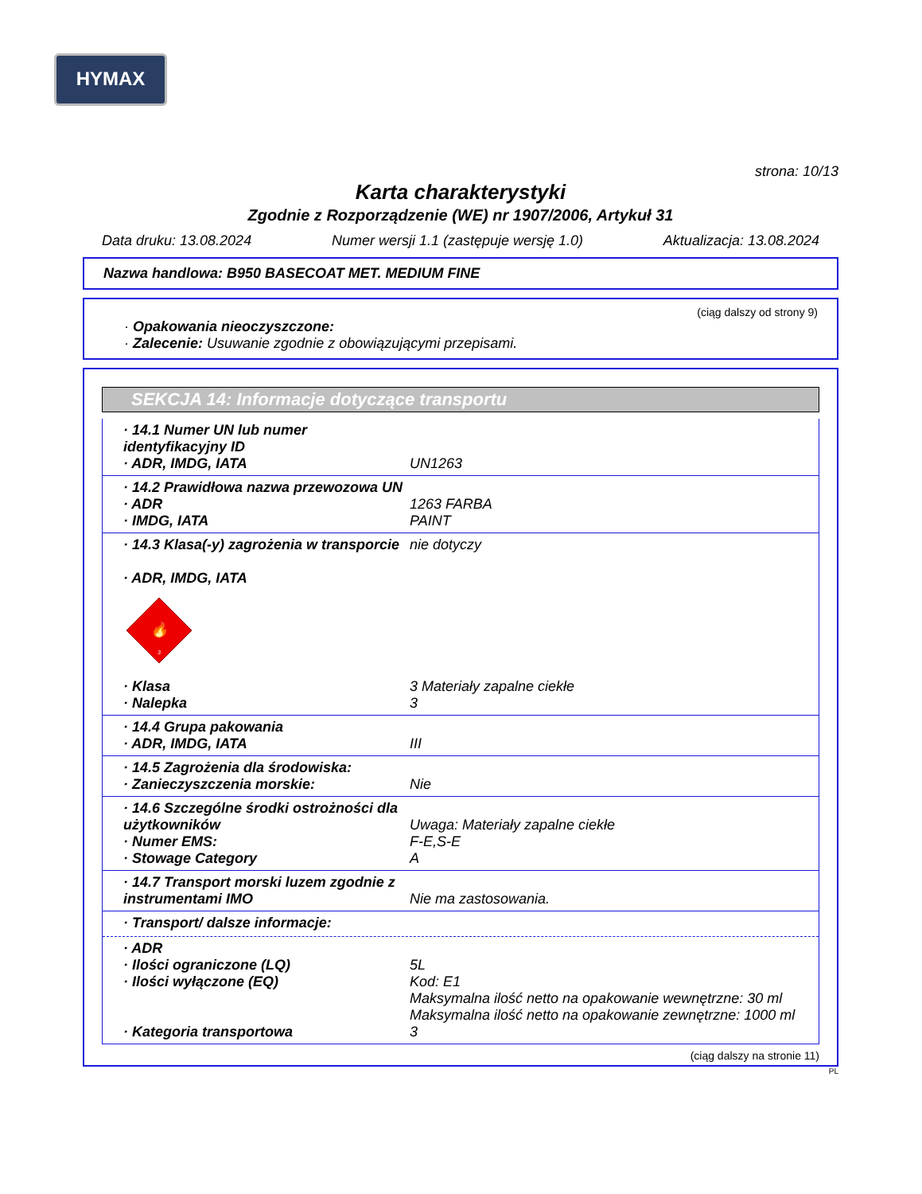HYMAX
strona: 10/13
Karta charakterystyki
Zgodnie z Rozporządzenie (WE) nr 1907/2006, Artykuł 31
Data druku: 13.08.2024 Numer wersji 1.1 (zastępuje wersję 1.0) Aktualizacja: 13.08.2024
Nazwa handlowa: B950 BASECOAT MET. MEDIUM FINE
(ciąg dalszy od strony 9)
· Opakowania nieoczyszczone:
· Zalecenie: Usuwanie zgodnie z obowiązującymi przepisami.
SEKCJA 14: Informacje dotyczące transportu
· 14.1 Numer UN lub numer identyfikacyjny ID
· ADR, IMDG, IATA UN1263
· 14.2 Prawidłowa nazwa przewozowa UN
· ADR 1263 FARBA
· IMDG, IATA PAINT
· 14.3 Klasa(-y) zagrożenia w transporcie nie dotyczy
· ADR, IMDG, IATA
🔥
3
· Klasa 3 Materiały zapalne ciekłe
· Nalepka 3
· 14.4 Grupa pakowania
· ADR, IMDG, IATA III
· 14.5 Zagrożenia dla środowiska:
· Zanieczyszczenia morskie: Nie
· 14.6 Szczególne środki ostrożności dla użytkowników Uwaga: Materiały zapalne ciekłe
· Numer EMS: F-E,S-E
· Stowage Category A
· 14.7 Transport morski luzem zgodnie z instrumentami IMO Nie ma zastosowania.
· Transport/ dalsze informacje:
· ADR
· Ilości ograniczone (LQ) 5L
· Ilości wyłączone (EQ) Kod: E1
Maksymalna ilość netto na opakowanie wewnętrzne: 30 ml
Maksymalna ilość netto na opakowanie zewnętrzne: 1000 ml
· Kategoria transportowa 3
(ciąg dalszy na stronie 11)
PL